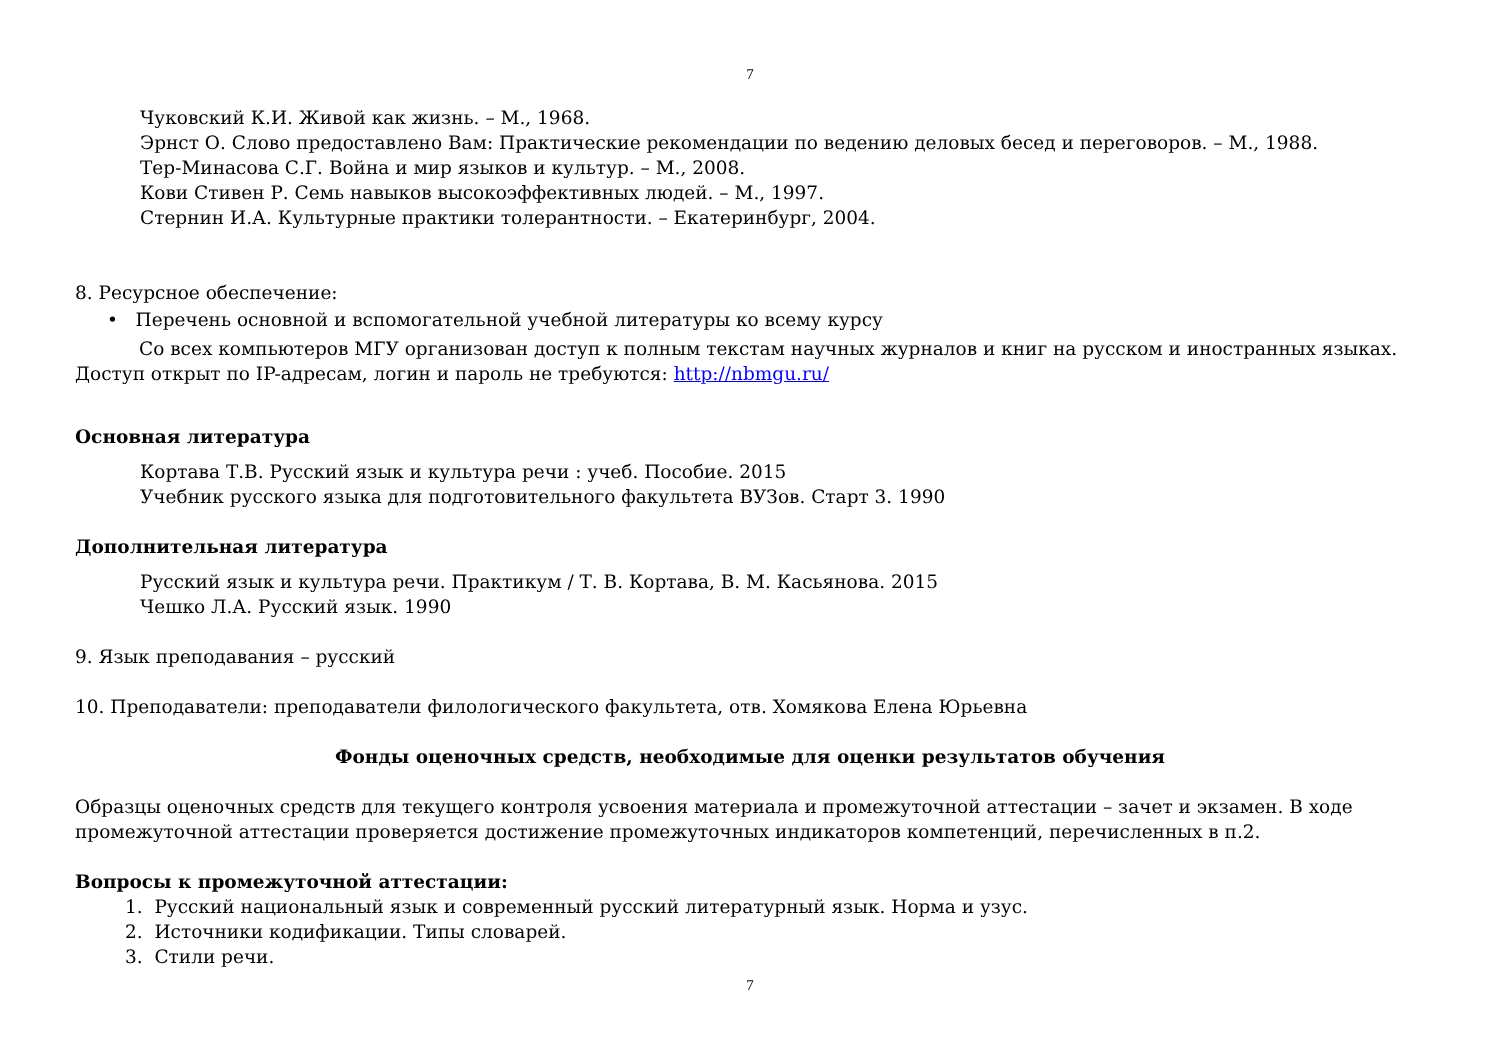7
Чуковский К.И. Живой как жизнь. – М., 1968.
Эрнст О. Слово предоставлено Вам: Практические рекомендации по ведению деловых бесед и переговоров. – М., 1988.
Тер-Минасова С.Г. Война и мир языков и культур. – М., 2008.
Кови Стивен Р. Семь навыков высокоэффективных людей. – М., 1997.
Стернин И.А. Культурные практики толерантности. – Екатеринбург, 2004.
8. Ресурсное обеспечение:
• Перечень основной и вспомогательной учебной литературы ко всему курсу
Со всех компьютеров МГУ организован доступ к полным текстам научных журналов и книг на русском и иностранных языках. Доступ открыт по IP-адресам, логин и пароль не требуются: http://nbmgu.ru/
Основная литература
Кортава Т.В. Русский язык и культура речи : учеб. Пособие. 2015
Учебник русского языка для подготовительного факультета ВУЗов. Старт 3. 1990
Дополнительная литература
Русский язык и культура речи. Практикум / Т. В. Кортава, В. М. Касьянова. 2015
Чешко Л.А. Русский язык. 1990
9. Язык преподавания – русский
10. Преподаватели: преподаватели филологического факультета, отв. Хомякова Елена Юрьевна
Фонды оценочных средств, необходимые для оценки результатов обучения
Образцы оценочных средств для текущего контроля усвоения материала и промежуточной аттестации – зачет и экзамен. В ходе промежуточной аттестации проверяется достижение промежуточных индикаторов компетенций, перечисленных в п.2.
Вопросы к промежуточной аттестации:
1. Русский национальный язык и современный русский литературный язык. Норма и узус.
2. Источники кодификации. Типы словарей.
3. Стили речи.
7